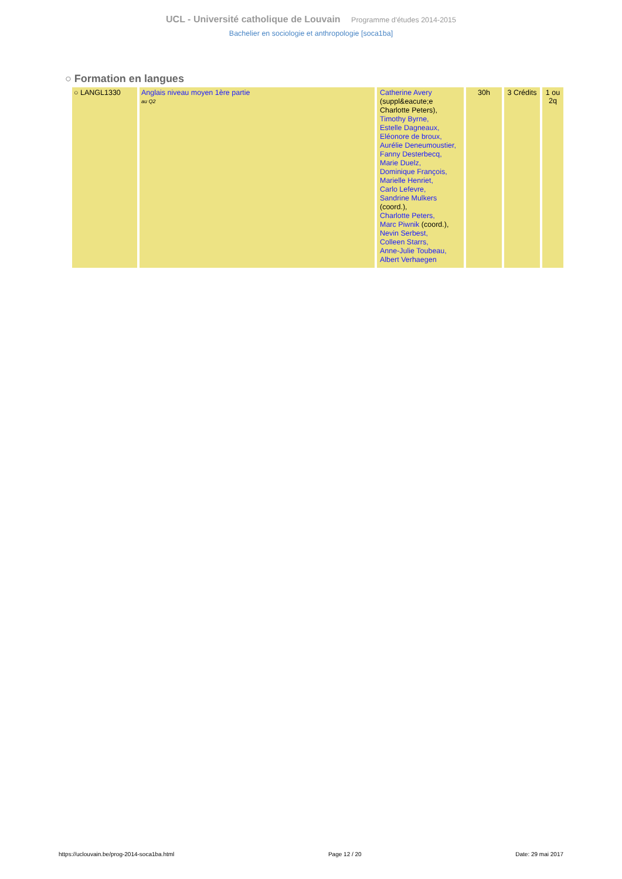UCL - Université catholique de Louvain Programme d'études 2014-2015
Bachelier en sociologie et anthropologie [soca1ba]
○ Formation en langues
| ○ LANGL1330 | Anglais niveau moyen 1ère partie au Q2 | Catherine Avery (suppl&eacute;e Charlotte Peters), Timothy Byrne, Estelle Dagneaux, Eléonore de broux, Aurélie Deneumoustier, Fanny Desterbecq, Marie Duelz, Dominique François, Marielle Henriet, Carlo Lefevre, Sandrine Mulkers (coord.), Charlotte Peters, Marc Piwnik (coord.), Nevin Serbest, Colleen Starrs, Anne-Julie Toubeau, Albert Verhaegen | 30h | 3 Crédits | 1 ou 2q |
https://uclouvain.be/prog-2014-soca1ba.html Page 12 / 20 Date: 29 mai 2017